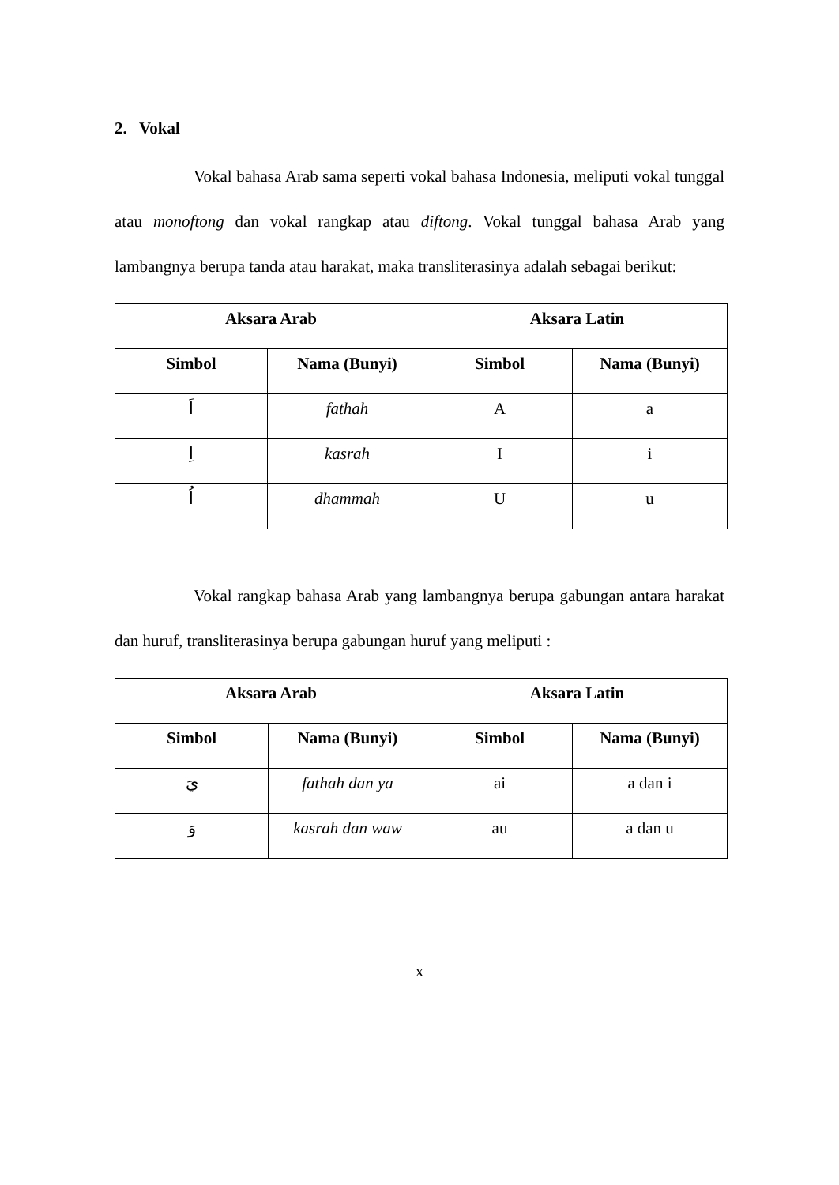2. Vokal
Vokal bahasa Arab sama seperti vokal bahasa Indonesia, meliputi vokal tunggal atau monoftong dan vokal rangkap atau diftong. Vokal tunggal bahasa Arab yang lambangnya berupa tanda atau harakat, maka transliterasinya adalah sebagai berikut:
| Aksara Arab | | Aksara Latin | |
| --- | --- | --- | --- |
| Simbol | Nama (Bunyi) | Simbol | Nama (Bunyi) |
| اَ | fathah | A | a |
| اِ | kasrah | I | i |
| اُ | dhammah | U | u |
Vokal rangkap bahasa Arab yang lambangnya berupa gabungan antara harakat dan huruf, transliterasinya berupa gabungan huruf yang meliputi :
| Aksara Arab | | Aksara Latin | |
| --- | --- | --- | --- |
| Simbol | Nama (Bunyi) | Simbol | Nama (Bunyi) |
| يَ | fathah dan ya | ai | a dan i |
| وَ | kasrah dan waw | au | a dan u |
x